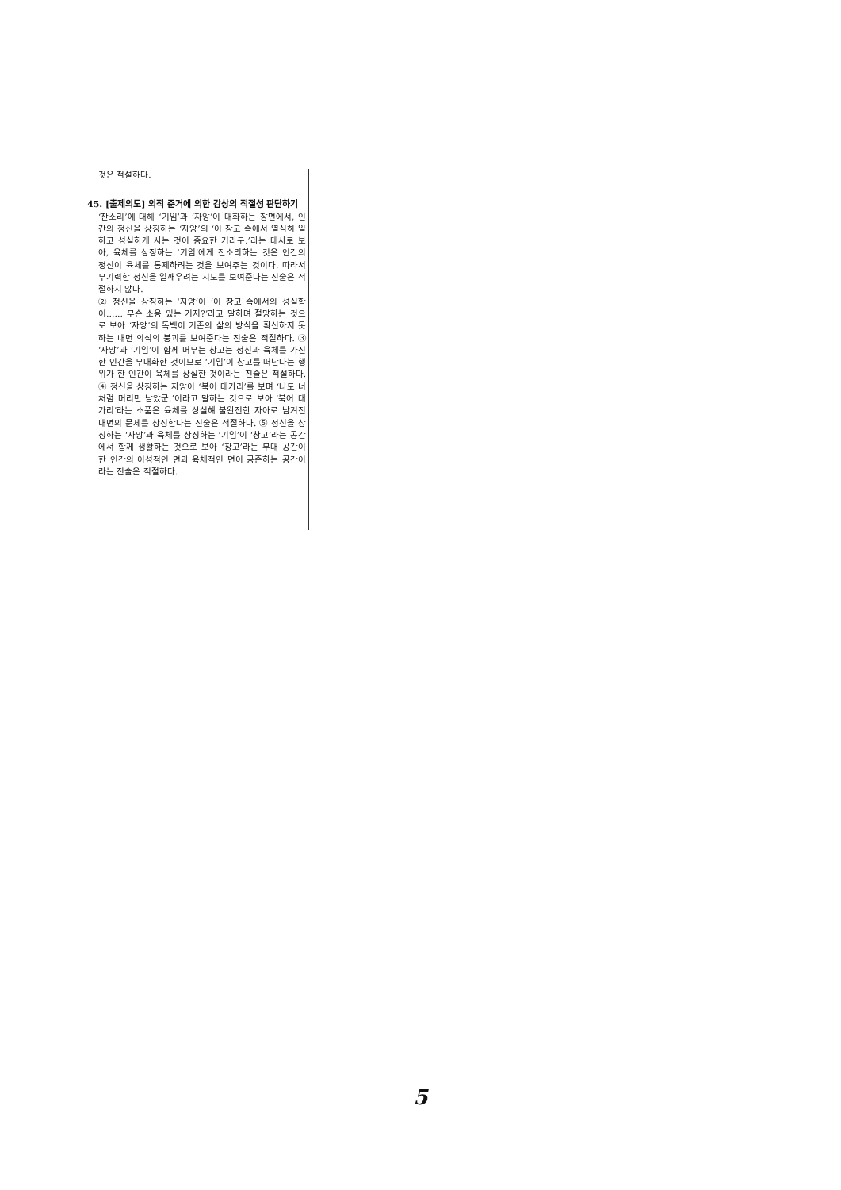것은 적절하다.
45. [출제의도] 외적 준거에 의한 감상의 적절성 판단하기
‘잔소리’에 대해 ‘기임’과 ‘자앙’이 대화하는 장면에서, 인간의 정신을 상징하는 ‘자앙’의 ‘이 창고 속에서 열심히 일하고 성실하게 사는 것이 중요한 거라구.’라는 대사로 보아, 육체를 상징하는 ‘기임’에게 잔소리하는 것은 인간의 정신이 육체를 통제하려는 것을 보여주는 것이다. 따라서 무기력한 정신을 일깨우려는 시도를 보여준다는 진술은 적절하지 않다.
② 정신을 상징하는 ‘자앙’이 ‘이 창고 속에서의 성실함이…… 무슨 소용 있는 거지?’라고 말하며 절망하는 것으로 보아 ‘자앙’의 독백이 기존의 삶의 방식을 확신하지 못하는 내면 의식의 붕괴를 보여준다는 진술은 적절하다. ③ ‘자앙’과 ‘기임’이 함께 머무는 창고는 정신과 육체를 가진 한 인간을 무대화한 것이므로 ‘기임’이 창고를 떠난다는 행위가 한 인간이 육체를 상실한 것이라는 진술은 적절하다. ④ 정신을 상징하는 자앙이 ‘북어 대가리’를 보며 ‘나도 너처럼 머리만 남았군.’이라고 말하는 것으로 보아 ‘북어 대가리’라는 소품은 육체를 상실해 불완전한 자아로 남겨진 내면의 문제를 상징한다는 진술은 적절하다. ⑤ 정신을 상징하는 ‘자앙’과 육체를 상징하는 ‘기임’이 ‘창고’라는 공간에서 함께 생활하는 것으로 보아 ‘창고’라는 무대 공간이 한 인간의 이성적인 면과 육체적인 면이 공존하는 공간이라는 진술은 적절하다.
5